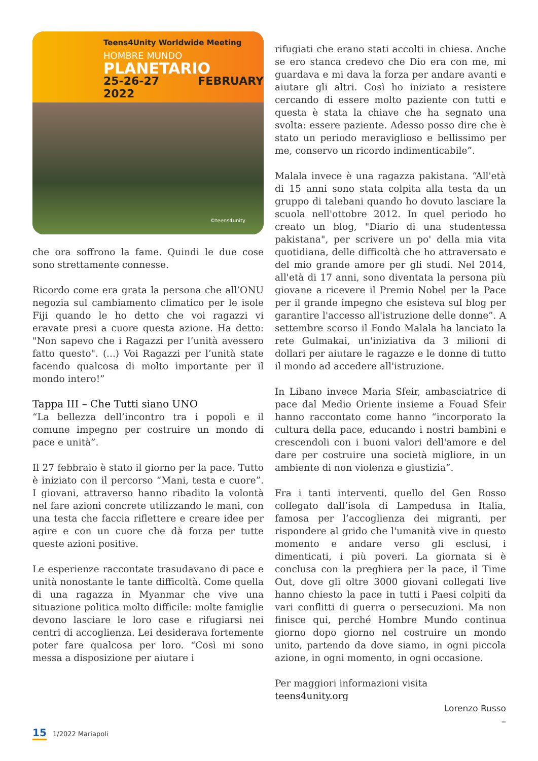Teens4Unity Worldwide Meeting
HOMBRE MUNDO
PLANETARIO
25-26-27 FEBRUARY 2022
©teens4unity
che ora soffrono la fame. Quindi le due cose sono strettamente connesse.
Ricordo come era grata la persona che all’ONU negozia sul cambiamento climatico per le isole Fiji quando le ho detto che voi ragazzi vi eravate presi a cuore questa azione. Ha detto: "Non sapevo che i Ragazzi per l’unità avessero fatto questo". (...) Voi Ragazzi per l’unità state facendo qualcosa di molto importante per il mondo intero!”
Tappa III – Che Tutti siano UNO
“La bellezza dell’incontro tra i popoli e il comune impegno per costruire un mondo di pace e unità”.
Il 27 febbraio è stato il giorno per la pace. Tutto è iniziato con il percorso “Mani, testa e cuore”. I giovani, attraverso hanno ribadito la volontà nel fare azioni concrete utilizzando le mani, con una testa che faccia riflettere e creare idee per agire e con un cuore che dà forza per tutte queste azioni positive.
Le esperienze raccontate trasudavano di pace e unità nonostante le tante difficoltà. Come quella di una ragazza in Myanmar che vive una situazione politica molto difficile: molte famiglie devono lasciare le loro case e rifugiarsi nei centri di accoglienza. Lei desiderava fortemente poter fare qualcosa per loro. “Così mi sono messa a disposizione per aiutare i
rifugiati che erano stati accolti in chiesa. Anche se ero stanca credevo che Dio era con me, mi guardava e mi dava la forza per andare avanti e aiutare gli altri. Così ho iniziato a resistere cercando di essere molto paziente con tutti e questa è stata la chiave che ha segnato una svolta: essere paziente. Adesso posso dire che è stato un periodo meraviglioso e bellissimo per me, conservo un ricordo indimenticabile”.
Malala invece è una ragazza pakistana. “All'età di 15 anni sono stata colpita alla testa da un gruppo di talebani quando ho dovuto lasciare la scuola nell'ottobre 2012. In quel periodo ho creato un blog, "Diario di una studentessa pakistana", per scrivere un po' della mia vita quotidiana, delle difficoltà che ho attraversato e del mio grande amore per gli studi. Nel 2014, all'età di 17 anni, sono diventata la persona più giovane a ricevere il Premio Nobel per la Pace per il grande impegno che esisteva sul blog per garantire l'accesso all'istruzione delle donne”. A settembre scorso il Fondo Malala ha lanciato la rete Gulmakai, un'iniziativa da 3 milioni di dollari per aiutare le ragazze e le donne di tutto il mondo ad accedere all'istruzione.
In Libano invece Maria Sfeir, ambasciatrice di pace dal Medio Oriente insieme a Fouad Sfeir hanno raccontato come hanno “incorporato la cultura della pace, educando i nostri bambini e crescendoli con i buoni valori dell'amore e del dare per costruire una società migliore, in un ambiente di non violenza e giustizia”.
Fra i tanti interventi, quello del Gen Rosso collegato dall’isola di Lampedusa in Italia, famosa per l’accoglienza dei migranti, per rispondere al grido che l'umanità vive in questo momento e andare verso gli esclusi, i dimenticati, i più poveri. La giornata si è conclusa con la preghiera per la pace, il Time Out, dove gli oltre 3000 giovani collegati live hanno chiesto la pace in tutti i Paesi colpiti da vari conflitti di guerra o persecuzioni. Ma non finisce qui, perché Hombre Mundo continua giorno dopo giorno nel costruire un mondo unito, partendo da dove siamo, in ogni piccola azione, in ogni momento, in ogni occasione.
Per maggiori informazioni visita
teens4unity.org
Lorenzo Russo
–
15 1/2022 Mariapoli